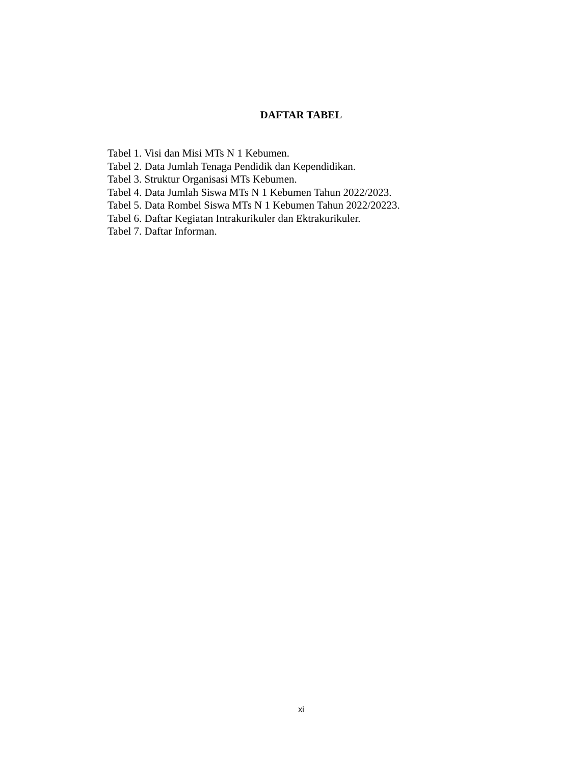DAFTAR TABEL
Tabel 1. Visi dan Misi MTs N 1 Kebumen.
Tabel 2. Data Jumlah Tenaga Pendidik dan Kependidikan.
Tabel 3. Struktur Organisasi MTs Kebumen.
Tabel 4. Data Jumlah Siswa MTs N 1 Kebumen Tahun 2022/2023.
Tabel 5. Data Rombel Siswa MTs N 1 Kebumen Tahun 2022/20223.
Tabel 6. Daftar Kegiatan Intrakurikuler dan Ektrakurikuler.
Tabel 7. Daftar Informan.
xi